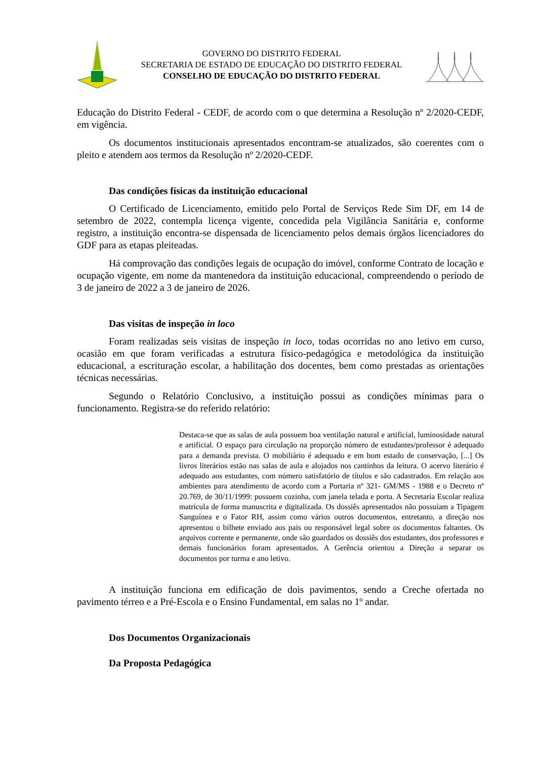GOVERNO DO DISTRITO FEDERAL
SECRETARIA DE ESTADO DE EDUCAÇÃO DO DISTRITO FEDERAL
CONSELHO DE EDUCAÇÃO DO DISTRITO FEDERAL
Educação do Distrito Federal - CEDF, de acordo com o que determina a Resolução nº 2/2020-CEDF, em vigência.
Os documentos institucionais apresentados encontram-se atualizados, são coerentes com o pleito e atendem aos termos da Resolução nº 2/2020-CEDF.
Das condições físicas da instituição educacional
O Certificado de Licenciamento, emitido pelo Portal de Serviços Rede Sim DF, em 14 de setembro de 2022, contempla licença vigente, concedida pela Vigilância Sanitária e, conforme registro, a instituição encontra-se dispensada de licenciamento pelos demais órgãos licenciadores do GDF para as etapas pleiteadas.
Há comprovação das condições legais de ocupação do imóvel, conforme Contrato de locação e ocupação vigente, em nome da mantenedora da instituição educacional, compreendendo o período de 3 de janeiro de 2022 a 3 de janeiro de 2026.
Das visitas de inspeção in loco
Foram realizadas seis visitas de inspeção in loco, todas ocorridas no ano letivo em curso, ocasião em que foram verificadas a estrutura físico-pedagógica e metodológica da instituição educacional, a escrituração escolar, a habilitação dos docentes, bem como prestadas as orientações técnicas necessárias.
Segundo o Relatório Conclusivo, a instituição possui as condições mínimas para o funcionamento. Registra-se do referido relatório:
Destaca-se que as salas de aula possuem boa ventilação natural e artificial, luminosidade natural e artificial. O espaço para circulação na proporção número de estudantes/professor é adequado para a demanda prevista. O mobiliário é adequado e em bom estado de conservação, [...] Os livros literários estão nas salas de aula e alojados nos cantinhos da leitura. O acervo literário é adequado aos estudantes, com número satisfatório de títulos e são cadastrados. Em relação aos ambientes para atendimento de acordo com a Portaria nº 321- GM/MS - 1988 e o Decreto nº 20.769, de 30/11/1999: possuem cozinha, com janela telada e porta. A Secretaria Escolar realiza matrícula de forma manuscrita e digitalizada. Os dossiês apresentados não possuíam a Tipagem Sanguínea e o Fator RH, assim como vários outros documentos, entretanto, a direção nos apresentou o bilhete enviado aos pais ou responsável legal sobre os documentos faltantes. Os arquivos corrente e permanente, onde são guardados os dossiês dos estudantes, dos professores e demais funcionários foram apresentados. A Gerência orientou a Direção a separar os documentos por turma e ano letivo.
A instituição funciona em edificação de dois pavimentos, sendo a Creche ofertada no pavimento térreo e a Pré-Escola e o Ensino Fundamental, em salas no 1º andar.
Dos Documentos Organizacionais
Da Proposta Pedagógica